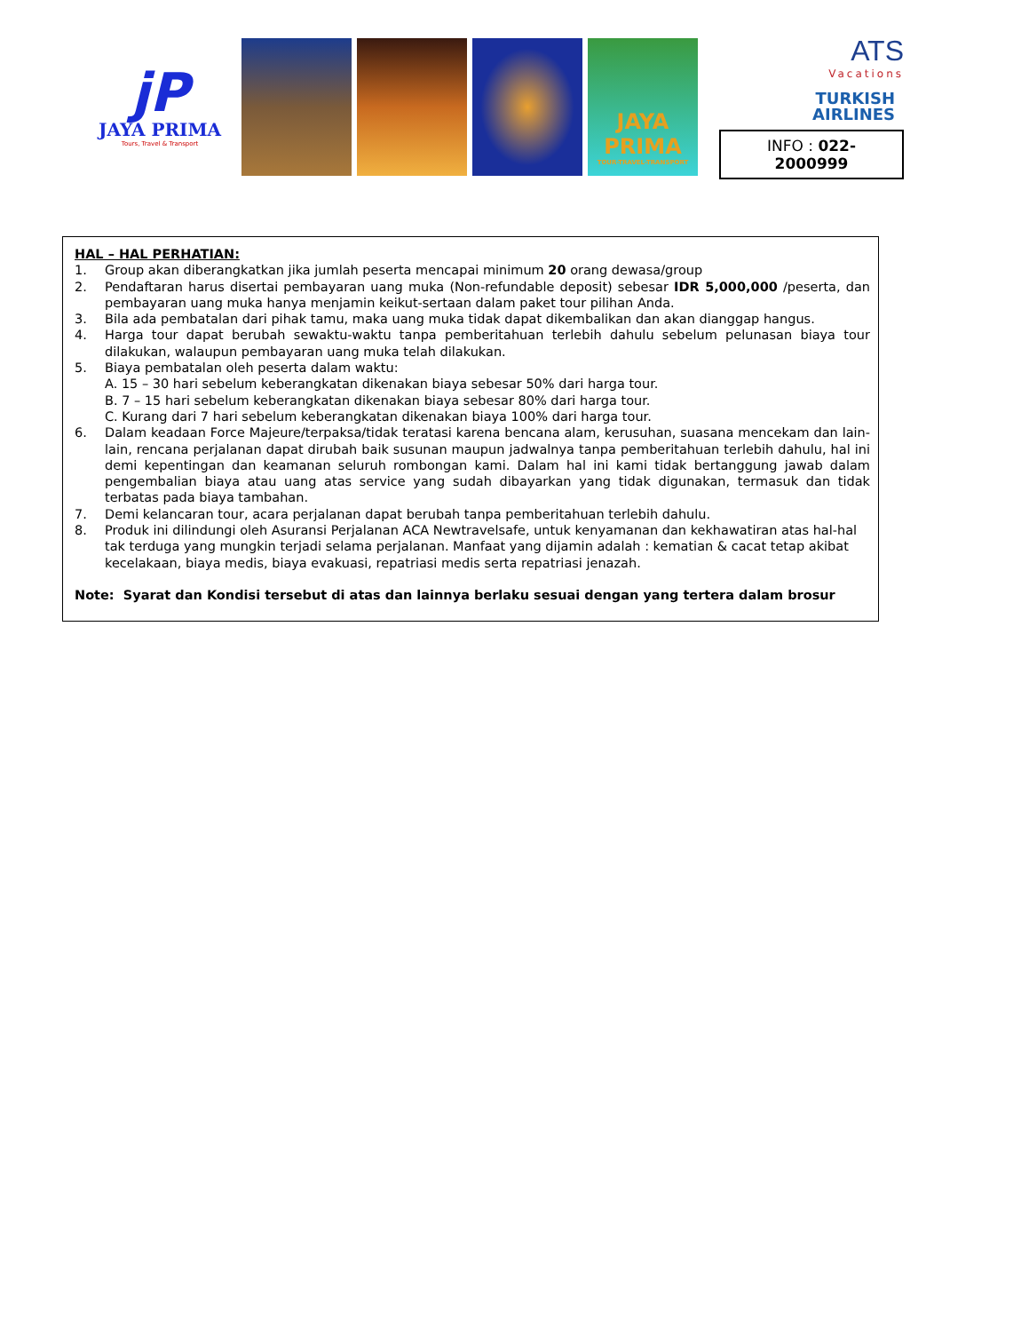jP
JAYA PRIMA
Tours, Travel & Transport
JAYA PRIMA
TOUR-TRAVEL-TRANSPORT
ATS
Vacations
TURKISH
AIRLINES
INFO : 022-2000999
HAL – HAL PERHATIAN:
1. Group akan diberangkatkan jika jumlah peserta mencapai minimum 20 orang dewasa/group
2. Pendaftaran harus disertai pembayaran uang muka (Non-refundable deposit) sebesar IDR 5,000,000 /peserta, dan pembayaran uang muka hanya menjamin keikut-sertaan dalam paket tour pilihan Anda.
3. Bila ada pembatalan dari pihak tamu, maka uang muka tidak dapat dikembalikan dan akan dianggap hangus.
4. Harga tour dapat berubah sewaktu-waktu tanpa pemberitahuan terlebih dahulu sebelum pelunasan biaya tour dilakukan, walaupun pembayaran uang muka telah dilakukan.
5. Biaya pembatalan oleh peserta dalam waktu:
A. 15 – 30 hari sebelum keberangkatan dikenakan biaya sebesar 50% dari harga tour.
B. 7 – 15 hari sebelum keberangkatan dikenakan biaya sebesar 80% dari harga tour.
C. Kurang dari 7 hari sebelum keberangkatan dikenakan biaya 100% dari harga tour.
6. Dalam keadaan Force Majeure/terpaksa/tidak teratasi karena bencana alam, kerusuhan, suasana mencekam dan lain-lain, rencana perjalanan dapat dirubah baik susunan maupun jadwalnya tanpa pemberitahuan terlebih dahulu, hal ini demi kepentingan dan keamanan seluruh rombongan kami. Dalam hal ini kami tidak bertanggung jawab dalam pengembalian biaya atau uang atas service yang sudah dibayarkan yang tidak digunakan, termasuk dan tidak terbatas pada biaya tambahan.
7. Demi kelancaran tour, acara perjalanan dapat berubah tanpa pemberitahuan terlebih dahulu.
8. Produk ini dilindungi oleh Asuransi Perjalanan ACA Newtravelsafe, untuk kenyamanan dan kekhawatiran atas hal-hal tak terduga yang mungkin terjadi selama perjalanan. Manfaat yang dijamin adalah : kematian & cacat tetap akibat kecelakaan, biaya medis, biaya evakuasi, repatriasi medis serta repatriasi jenazah.
Note: Syarat dan Kondisi tersebut di atas dan lainnya berlaku sesuai dengan yang tertera dalam brosur